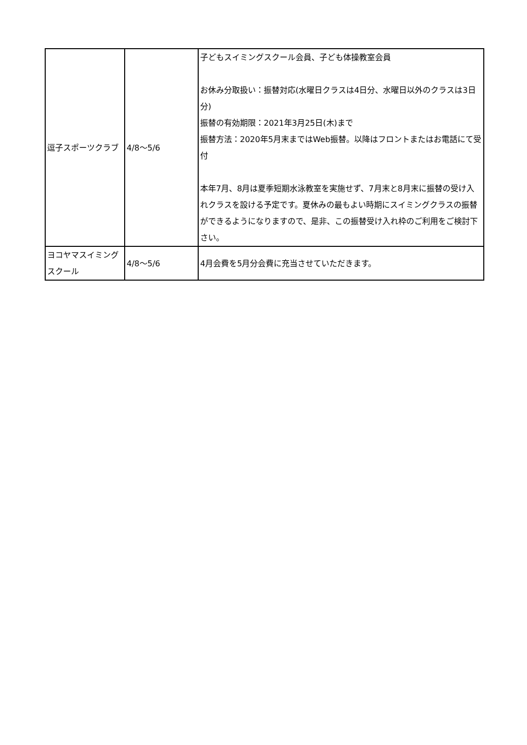| 逗子スポーツクラブ | 4/8〜5/6 | 子どもスイミングスクール会員、子ども体操教室会員 お休み分取扱い：振替対応(水曜日クラスは4日分、水曜日以外のクラスは3日分) 振替の有効期限：2021年3月25日(木)まで 振替方法：2020年5月末まではWeb振替。以降はフロントまたはお電話にて受付 本年7月、8月は夏季短期水泳教室を実施せず、7月末と8月末に振替の受け入れクラスを設ける予定です。夏休みの最もよい時期にスイミングクラスの振替ができるようになりますので、是非、この振替受け入れ枠のご利用をご検討下さい。 |
| ヨコヤマスイミングスクール | 4/8〜5/6 | 4月会費を5月分会費に充当させていただきます。 |